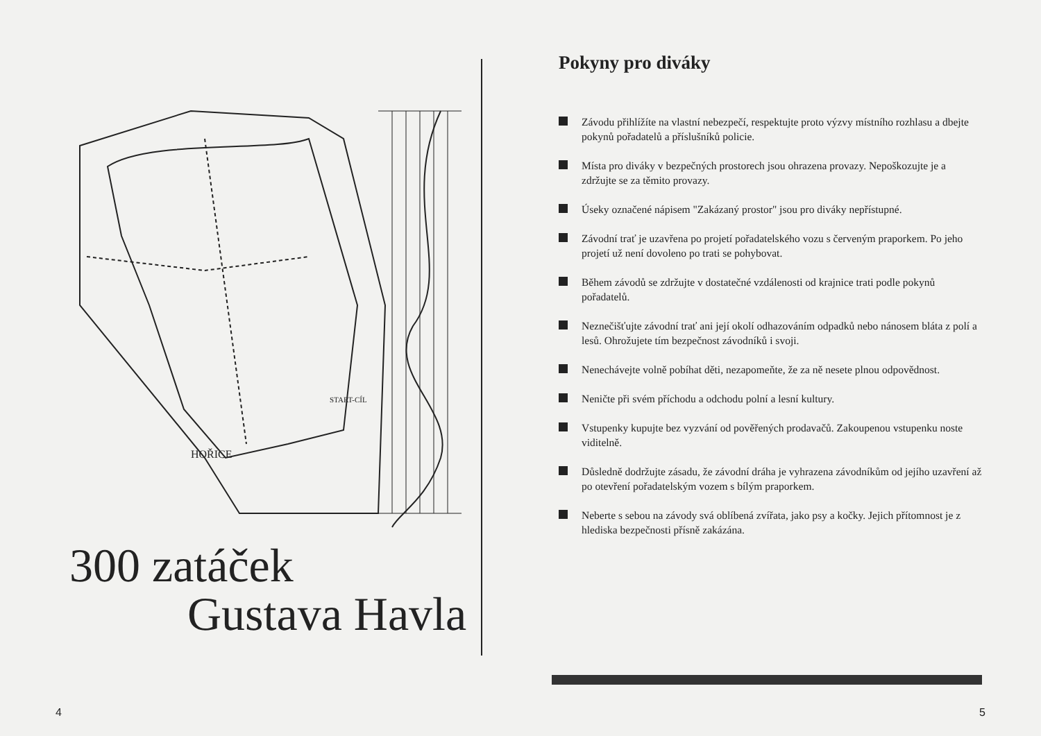HOŘICE
START-CÍL
300 zatáček
Gustava Havla
4
Pokyny pro diváky
Závodu přihlížíte na vlastní nebezpečí, respektujte proto výzvy místního rozhlasu a dbejte pokynů pořadatelů a příslušníků policie.
Místa pro diváky v bezpečných prostorech jsou ohrazena provazy. Nepoškozujte je a zdržujte se za těmito provazy.
Úseky označené nápisem "Zakázaný prostor" jsou pro diváky nepřístupné.
Závodní trať je uzavřena po projetí pořadatelského vozu s červeným praporkem. Po jeho projetí už není dovoleno po trati se pohybovat.
Během závodů se zdržujte v dostatečné vzdálenosti od krajnice trati podle pokynů pořadatelů.
Neznečišťujte závodní trať ani její okolí odhazováním odpadků nebo nánosem bláta z polí a lesů. Ohrožujete tím bezpečnost závodníků i svoji.
Nenechávejte volně pobíhat děti, nezapomeňte, že za ně nesete plnou odpovědnost.
Neničte při svém příchodu a odchodu polní a lesní kultury.
Vstupenky kupujte bez vyzvání od pověřených prodavačů. Zakoupenou vstupenku noste viditelně.
Důsledně dodržujte zásadu, že závodní dráha je vyhrazena závodníkům od jejího uzavření až po otevření pořadatelským vozem s bílým praporkem.
Neberte s sebou na závody svá oblíbená zvířata, jako psy a kočky. Jejich přítomnost je z hlediska bezpečnosti přísně zakázána.
5